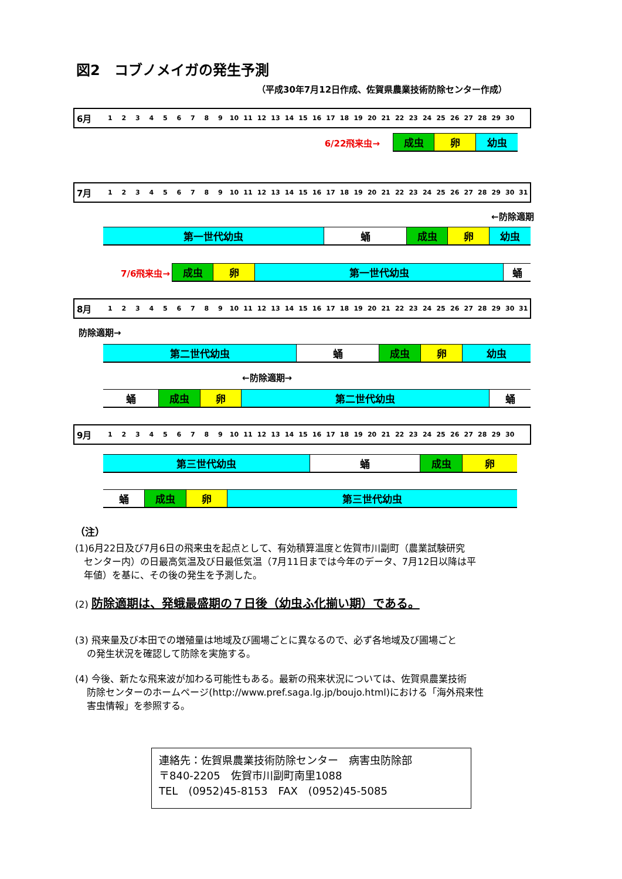図2　コブノメイガの発生予測
（平成30年7月12日作成、佐賀県農業技術防除センター作成）
| 6月 | 1 | 2 | 3 | 4 | 5 | 6 | 7 | 8 | 9 | 10 | 11 | 12 | 13 | 14 | 15 | 16 | 17 | 18 | 19 | 20 | 21 | 22 | 23 | 24 | 25 | 26 | 27 | 28 | 29 | 30 | |
6/22飛来虫→
成虫 卵 幼虫
| 7月 | 1 | 2 | 3 | 4 | 5 | 6 | 7 | 8 | 9 | 10 | 11 | 12 | 13 | 14 | 15 | 16 | 17 | 18 | 19 | 20 | 21 | 22 | 23 | 24 | 25 | 26 | 27 | 28 | 29 | 30 | 31 |
←防除適期
第一世代幼虫 蛹 成虫 卵 幼虫
7/6飛来虫→
成虫 卵 第一世代幼虫 蛹
| 8月 | 1 | 2 | 3 | 4 | 5 | 6 | 7 | 8 | 9 | 10 | 11 | 12 | 13 | 14 | 15 | 16 | 17 | 18 | 19 | 20 | 21 | 22 | 23 | 24 | 25 | 26 | 27 | 28 | 29 | 30 | 31 |
防除適期→
第二世代幼虫 蛹 成虫 卵 幼虫
←防除適期→
蛹 成虫 卵 第二世代幼虫 蛹
| 9月 | 1 | 2 | 3 | 4 | 5 | 6 | 7 | 8 | 9 | 10 | 11 | 12 | 13 | 14 | 15 | 16 | 17 | 18 | 19 | 20 | 21 | 22 | 23 | 24 | 25 | 26 | 27 | 28 | 29 | 30 | |
第三世代幼虫 蛹 成虫 卵
蛹 成虫 卵 第三世代幼虫
（注）
(1)6月22日及び7月6日の飛来虫を起点として、有効積算温度と佐賀市川副町（農業試験研究
センター内）の日最高気温及び日最低気温（7月11日までは今年のデータ、7月12日以降は平
年値）を基に、その後の発生を予測した。
(2) 防除適期は、発蛾最盛期の７日後（幼虫ふ化揃い期）である。
(3) 飛来量及び本田での増殖量は地域及び圃場ごとに異なるので、必ず各地域及び圃場ごと
の発生状況を確認して防除を実施する。
(4) 今後、新たな飛来波が加わる可能性もある。最新の飛来状況については、佐賀県農業技術
防除センターのホームページ(http://www.pref.saga.lg.jp/boujo.html)における「海外飛来性
害虫情報」を参照する。
連絡先：佐賀県農業技術防除センター　病害虫防除部
〒840-2205　佐賀市川副町南里1088
TEL　(0952)45-8153　FAX　(0952)45-5085